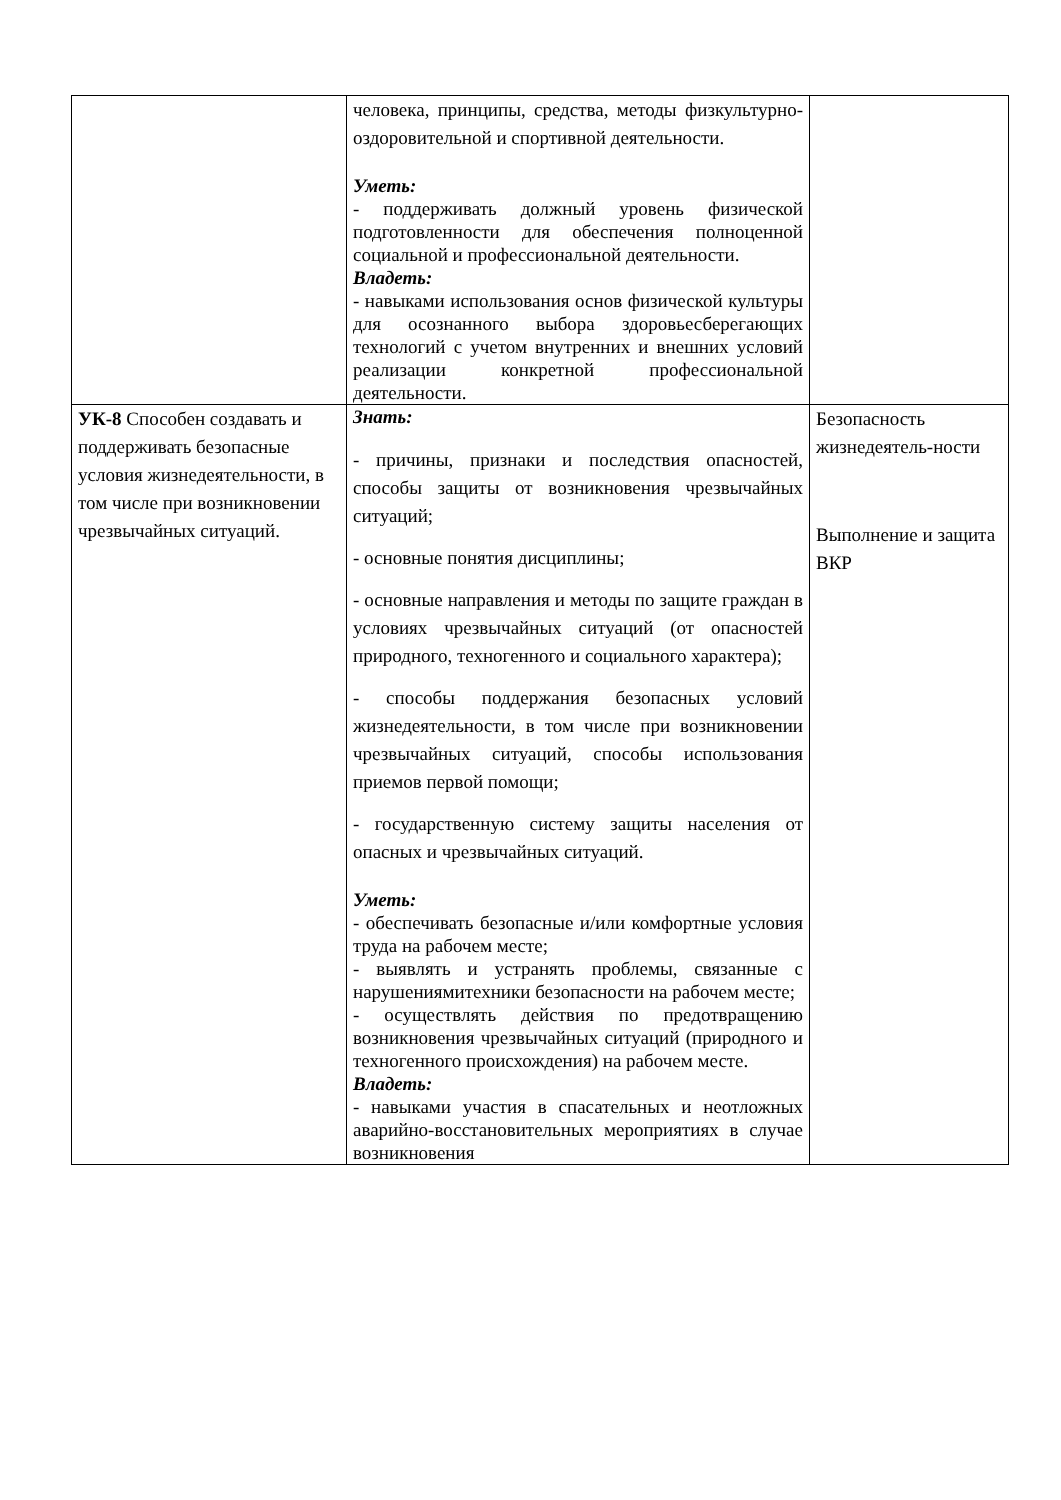| | человека, принципы, средства, методы физкультурно-оздоровительной и спортивной деятельности. Уметь: - поддерживать должный уровень физической подготовленности для обеспечения полноценной социальной и профессиональной деятельности. Владеть: - навыками использования основ физической культуры для осознанного выбора здоровьесберегающих технологий с учетом внутренних и внешних условий реализации конкретной профессиональной деятельности. | |
| УК-8 Способен создавать и поддерживать безопасные условия жизнедеятельности, в том числе при возникновении чрезвычайных ситуаций. | Знать: - причины, признаки и последствия опасностей, способы защиты от возникновения чрезвычайных ситуаций; - основные понятия дисциплины; - основные направления и методы по защите граждан в условиях чрезвычайных ситуаций (от опасностей природного, техногенного и социального характера); - способы поддержания безопасных условий жизнедеятельности, в том числе при возникновении чрезвычайных ситуаций, способы использования приемов первой помощи; - государственную систему защиты населения от опасных и чрезвычайных ситуаций. Уметь: - обеспечивать безопасные и/или комфортные условия труда на рабочем месте; - выявлять и устранять проблемы, связанные с нарушениямитехники безопасности на рабочем месте; - осуществлять действия по предотвращению возникновения чрезвычайных ситуаций (природного и техногенного происхождения) на рабочем месте. Владеть: - навыками участия в спасательных и неотложных аварийно-восстановительных мероприятиях в случае возникновения | Безопасность жизнедеятель-ности Выполнение и защита ВКР |